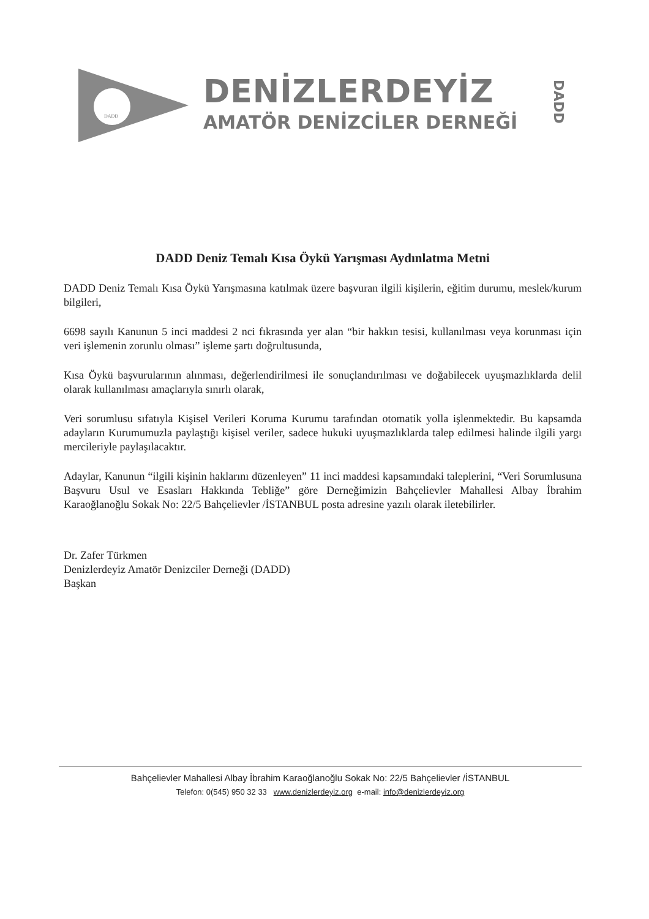DADD
DENİZLERDEYİZ
AMATÖR DENİZCİLER DERNEĞİ
DADD
DADD Deniz Temalı Kısa Öykü Yarışması Aydınlatma Metni
DADD Deniz Temalı Kısa Öykü Yarışmasına katılmak üzere başvuran ilgili kişilerin, eğitim durumu, meslek/kurum bilgileri,
6698 sayılı Kanunun 5 inci maddesi 2 nci fıkrasında yer alan “bir hakkın tesisi, kullanılması veya korunması için veri işlemenin zorunlu olması” işleme şartı doğrultusunda,
Kısa Öykü başvurularının alınması, değerlendirilmesi ile sonuçlandırılması ve doğabilecek uyuşmazlıklarda delil olarak kullanılması amaçlarıyla sınırlı olarak,
Veri sorumlusu sıfatıyla Kişisel Verileri Koruma Kurumu tarafından otomatik yolla işlenmektedir. Bu kapsamda adayların Kurumumuzla paylaştığı kişisel veriler, sadece hukuki uyuşmazlıklarda talep edilmesi halinde ilgili yargı mercileriyle paylaşılacaktır.
Adaylar, Kanunun “ilgili kişinin haklarını düzenleyen” 11 inci maddesi kapsamındaki taleplerini, “Veri Sorumlusuna Başvuru Usul ve Esasları Hakkında Tebliğe” göre Derneğimizin Bahçelievler Mahallesi Albay İbrahim Karaoğlanoğlu Sokak No: 22/5 Bahçelievler /İSTANBUL posta adresine yazılı olarak iletebilirler.
Dr. Zafer Türkmen
Denizlerdeyiz Amatör Denizciler Derneği (DADD)
Başkan
Bahçelievler Mahallesi Albay İbrahim Karaoğlanoğlu Sokak No: 22/5 Bahçelievler /İSTANBUL
Telefon: 0(545) 950 32 33 www.denizlerdeyiz.org e-mail: info@denizlerdeyiz.org